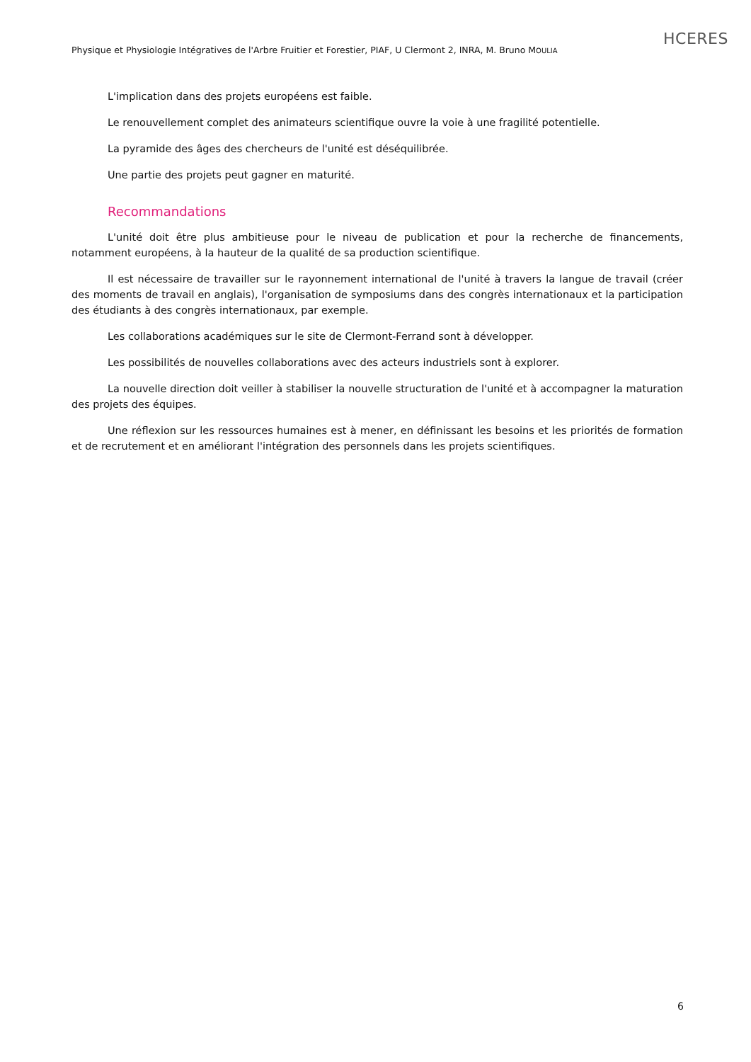Physique et Physiologie Intégratives de l'Arbre Fruitier et Forestier, PIAF, U Clermont 2, INRA, M. Bruno MOULIA
HCERES
L'implication dans des projets européens est faible.
Le renouvellement complet des animateurs scientifique ouvre la voie à une fragilité potentielle.
La pyramide des âges des chercheurs de l'unité est déséquilibrée.
Une partie des projets peut gagner en maturité.
Recommandations
L'unité doit être plus ambitieuse pour le niveau de publication et pour la recherche de financements, notamment européens, à la hauteur de la qualité de sa production scientifique.
Il est nécessaire de travailler sur le rayonnement international de l'unité à travers la langue de travail (créer des moments de travail en anglais), l'organisation de symposiums dans des congrès internationaux et la participation des étudiants à des congrès internationaux, par exemple.
Les collaborations académiques sur le site de Clermont-Ferrand sont à développer.
Les possibilités de nouvelles collaborations avec des acteurs industriels sont à explorer.
La nouvelle direction doit veiller à stabiliser la nouvelle structuration de l'unité et à accompagner la maturation des projets des équipes.
Une réflexion sur les ressources humaines est à mener, en définissant les besoins et les priorités de formation et de recrutement et en améliorant l'intégration des personnels dans les projets scientifiques.
6